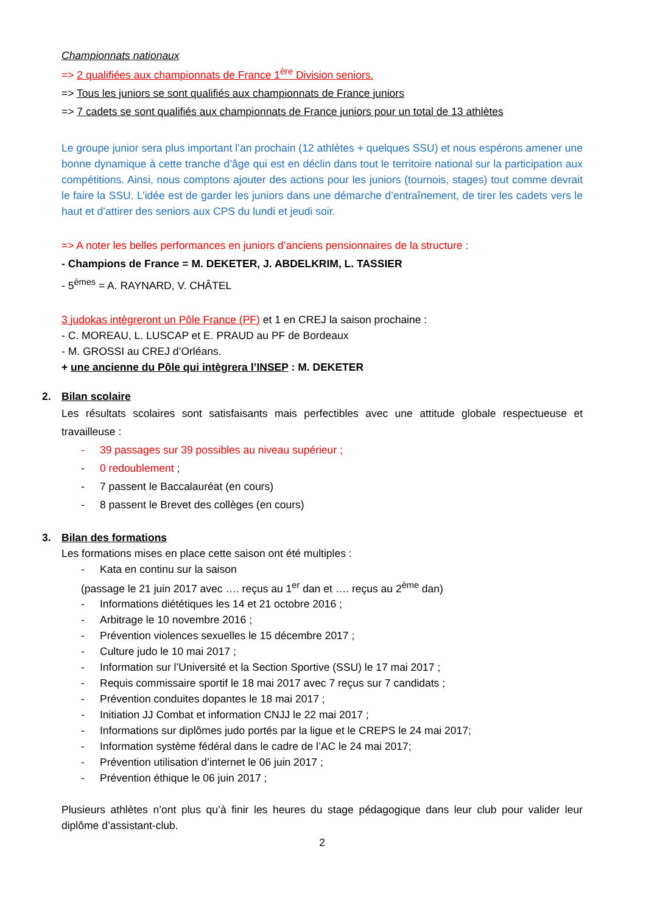Championnats nationaux
=> 2 qualifiées aux championnats de France 1<sup>ère</sup> Division seniors.
=> Tous les juniors se sont qualifiés aux championnats de France juniors
=> 7 cadets se sont qualifiés aux championnats de France juniors pour un total de 13 athlètes
Le groupe junior sera plus important l’an prochain (12 athlètes + quelques SSU) et nous espérons amener une bonne dynamique à cette tranche d’âge qui est en déclin dans tout le territoire national sur la participation aux compétitions. Ainsi, nous comptons ajouter des actions pour les juniors (tournois, stages) tout comme devrait le faire la SSU. L’idée est de garder les juniors dans une démarche d’entraînement, de tirer les cadets vers le haut et d’attirer des seniors aux CPS du lundi et jeudi soir.
=> A noter les belles performances en juniors d’anciens pensionnaires de la structure :
- Champions de France = M. DEKETER, J. ABDELKRIM, L. TASSIER
- 5<sup>èmes</sup> = A. RAYNARD, V. CHÂTEL
3 judokas intègreront un Pôle France (PF) et 1 en CREJ la saison prochaine :
- C. MOREAU, L. LUSCAP et E. PRAUD au PF de Bordeaux
- M. GROSSI au CREJ d’Orléans.
+ une ancienne du Pôle qui intègrera l’INSEP : M. DEKETER
2. Bilan scolaire
Les résultats scolaires sont satisfaisants mais perfectibles avec une attitude globale respectueuse et travailleuse :
- 39 passages sur 39 possibles au niveau supérieur ;
- 0 redoublement ;
- 7 passent le Baccalauréat (en cours)
- 8 passent le Brevet des collèges (en cours)
3. Bilan des formations
Les formations mises en place cette saison ont été multiples :
- Kata en continu sur la saison
(passage le 21 juin 2017 avec …. reçus au 1<sup>er</sup> dan et …. reçus au 2<sup>ème</sup> dan)
- Informations diététiques les 14 et 21 octobre 2016 ;
- Arbitrage le 10 novembre 2016 ;
- Prévention violences sexuelles le 15 décembre 2017 ;
- Culture judo le 10 mai 2017 ;
- Information sur l’Université et la Section Sportive (SSU) le 17 mai 2017 ;
- Requis commissaire sportif le 18 mai 2017 avec 7 reçus sur 7 candidats ;
- Prévention conduites dopantes le 18 mai 2017 ;
- Initiation JJ Combat et information CNJJ le 22 mai 2017 ;
- Informations sur diplômes judo portés par la ligue et le CREPS le 24 mai 2017;
- Information système fédéral dans le cadre de l’AC le 24 mai 2017;
- Prévention utilisation d’internet le 06 juin 2017 ;
- Prévention éthique le 06 juin 2017 ;
Plusieurs athlètes n’ont plus qu’à finir les heures du stage pédagogique dans leur club pour valider leur diplôme d’assistant-club.
2